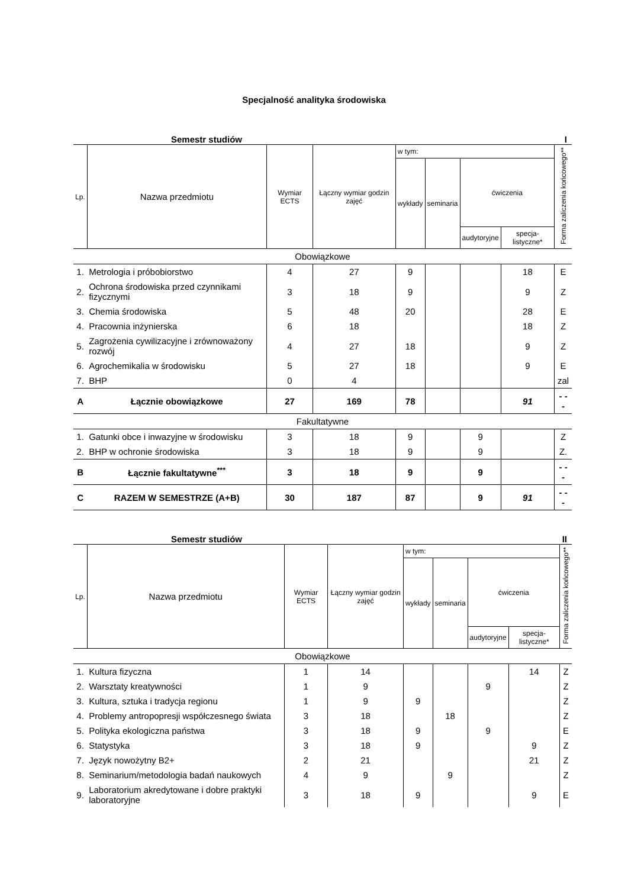Specjalność analityka środowiska
Semestr studiów I
| Lp. | Nazwa przedmiotu | Wymiar ECTS | Łączny wymiar godzin zajęć | w tym: | | | | Forma zaliczenia końcowego** |
| --- | --- | --- | --- | --- | --- | --- | --- | --- |
| | | | | wykłady | seminaria | ćwiczenia | | |
| | | | | | | audytoryjne | specja-listyczne* | |
| Obowiązkowe | | | | | | | | |
| 1. | Metrologia i próbobiorstwo | 4 | 27 | 9 | | | 18 | E |
| 2. | Ochrona środowiska przed czynnikami fizycznymi | 3 | 18 | 9 | | | 9 | Z |
| 3. | Chemia środowiska | 5 | 48 | 20 | | | 28 | E |
| 4. | Pracownia inżynierska | 6 | 18 | | | | 18 | Z |
| 5. | Zagrożenia cywilizacyjne i zrównoważony rozwój | 4 | 27 | 18 | | | 9 | Z |
| 6. | Agrochemikalia w środowisku | 5 | 27 | 18 | | | 9 | E |
| 7. | BHP | 0 | 4 | | | | | zal |
| A | Łącznie obowiązkowe | 27 | 169 | 78 | | | 91 | - - - |
| Fakultatywne | | | | | | | | |
| 1. | Gatunki obce i inwazyjne w środowisku | 3 | 18 | 9 | | 9 | | Z |
| 2. | BHP w ochronie środowiska | 3 | 18 | 9 | | 9 | | Z. |
| B | Łącznie fakultatywne<sup>***</sup> | 3 | 18 | 9 | | 9 | | - - - |
| C | RAZEM W SEMESTRZE (A+B) | 30 | 187 | 87 | | 9 | 91 | - - - |
Semestr studiów II
| Lp. | Nazwa przedmiotu | Wymiar ECTS | Łączny wymiar godzin zajęć | w tym: | | | | Forma zaliczenia końcowego** |
| --- | --- | --- | --- | --- | --- | --- | --- | --- |
| | | | | wykłady | seminaria | ćwiczenia | | |
| | | | | | | audytoryjne | specja-listyczne* | |
| Obowiązkowe | | | | | | | | |
| 1. | Kultura fizyczna | 1 | 14 | | | | 14 | Z |
| 2. | Warsztaty kreatywności | 1 | 9 | | | 9 | | Z |
| 3. | Kultura, sztuka i tradycja regionu | 1 | 9 | 9 | | | | Z |
| 4. | Problemy antropopresji współczesnego świata | 3 | 18 | | 18 | | | Z |
| 5. | Polityka ekologiczna państwa | 3 | 18 | 9 | | 9 | | E |
| 6. | Statystyka | 3 | 18 | 9 | | | 9 | Z |
| 7. | Język nowożytny B2+ | 2 | 21 | | | | 21 | Z |
| 8. | Seminarium/metodologia badań naukowych | 4 | 9 | | 9 | | | Z |
| 9. | Laboratorium akredytowane i dobre praktyki laboratoryjne | 3 | 18 | 9 | | | 9 | E |